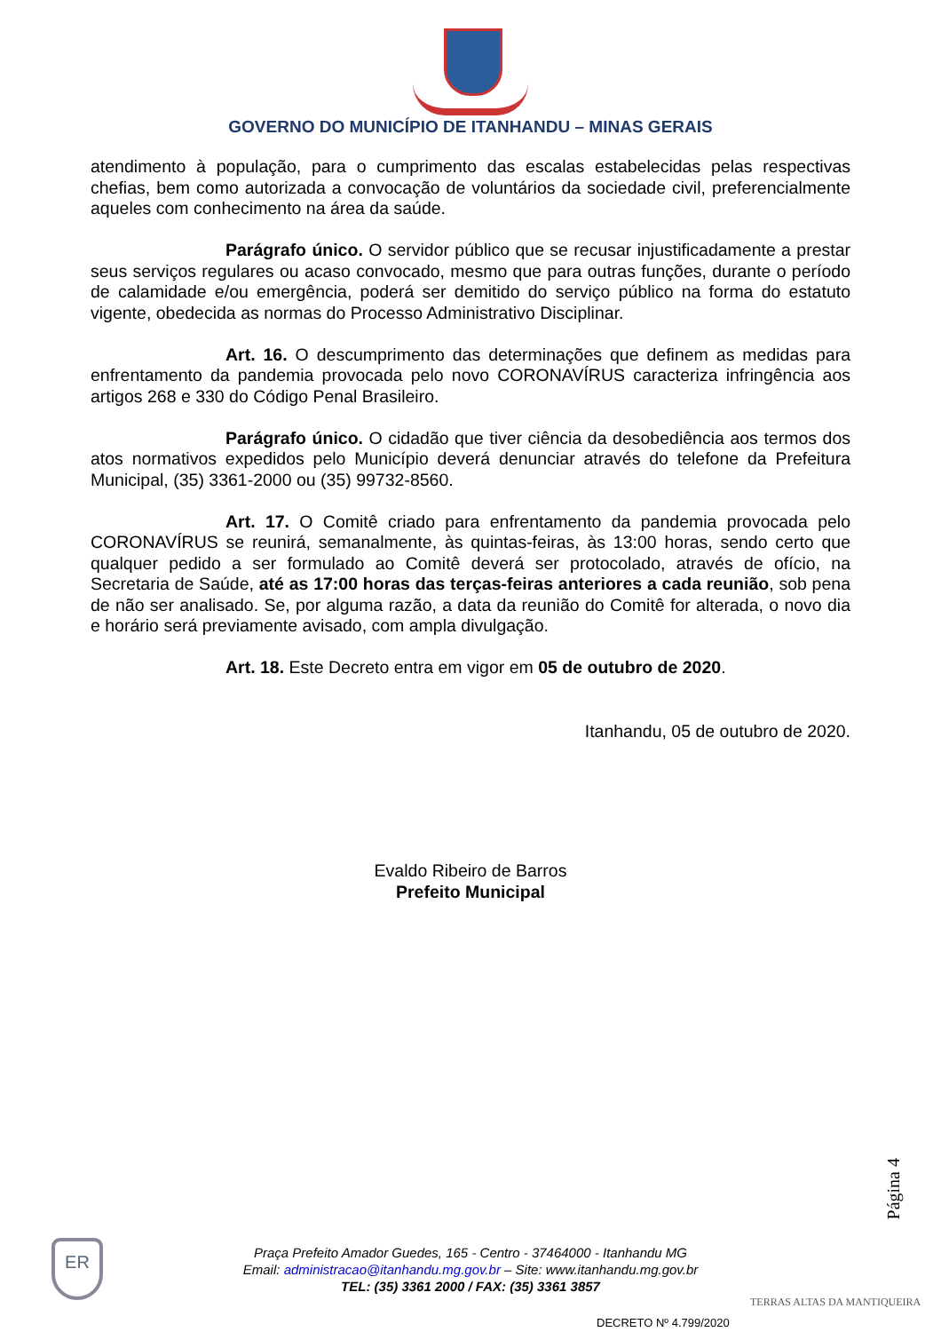GOVERNO DO MUNICÍPIO DE ITANHANDU – MINAS GERAIS
atendimento à população, para o cumprimento das escalas estabelecidas pelas respectivas chefias, bem como autorizada a convocação de voluntários da sociedade civil, preferencialmente aqueles com conhecimento na área da saúde.
Parágrafo único. O servidor público que se recusar injustificadamente a prestar seus serviços regulares ou acaso convocado, mesmo que para outras funções, durante o período de calamidade e/ou emergência, poderá ser demitido do serviço público na forma do estatuto vigente, obedecida as normas do Processo Administrativo Disciplinar.
Art. 16. O descumprimento das determinações que definem as medidas para enfrentamento da pandemia provocada pelo novo CORONAVÍRUS caracteriza infringência aos artigos 268 e 330 do Código Penal Brasileiro.
Parágrafo único. O cidadão que tiver ciência da desobediência aos termos dos atos normativos expedidos pelo Município deverá denunciar através do telefone da Prefeitura Municipal, (35) 3361-2000 ou (35) 99732-8560.
Art. 17. O Comitê criado para enfrentamento da pandemia provocada pelo CORONAVÍRUS se reunirá, semanalmente, às quintas-feiras, às 13:00 horas, sendo certo que qualquer pedido a ser formulado ao Comitê deverá ser protocolado, através de ofício, na Secretaria de Saúde, até as 17:00 horas das terças-feiras anteriores a cada reunião, sob pena de não ser analisado. Se, por alguma razão, a data da reunião do Comitê for alterada, o novo dia e horário será previamente avisado, com ampla divulgação.
Art. 18. Este Decreto entra em vigor em 05 de outubro de 2020.
Itanhandu, 05 de outubro de 2020.
Evaldo Ribeiro de Barros
Prefeito Municipal
Página 4
ER
Praça Prefeito Amador Guedes, 165 - Centro - 37464000 - Itanhandu MG
Email: administracao@itanhandu.mg.gov.br – Site: www.itanhandu.mg.gov.br
TEL: (35) 3361 2000 / FAX: (35) 3361 3857
TERRAS ALTAS DA MANTIQUEIRA
DECRETO Nº 4.799/2020